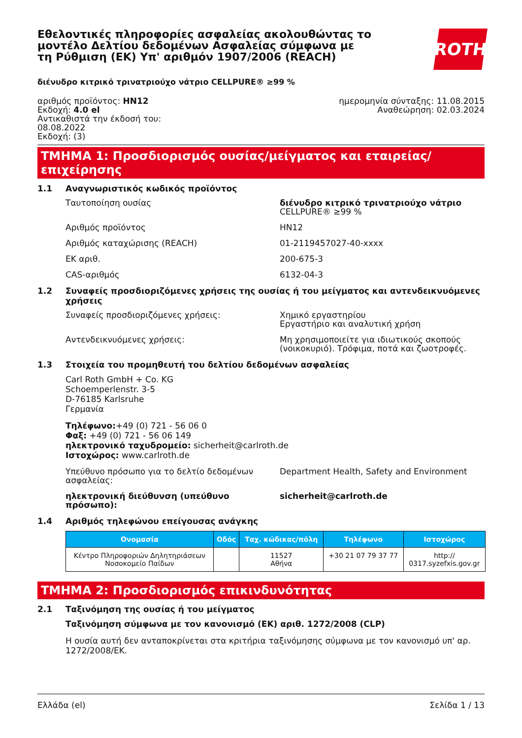Εθελοντικές πληροφορίες ασφαλείας ακολουθώντας το μοντέλο Δελτίου δεδομένων Ασφαλείας σύμφωνα με τη Ρύθμιση (ΕΚ) Υπ' αριθμόν 1907/2006 (REACH)
ROTH
διένυδρο κιτρικό τρινατριούχο νάτριο CELLPURE® ≥99 %
αριθμός προϊόντος: HN12
Εκδοχή: 4.0 el
Αντικαθιστά την έκδοσή του:
08.08.2022
Εκδοχή: (3)
ημερομηνία σύνταξης: 11.08.2015
Αναθεώρηση: 02.03.2024
ΤΜΗΜΑ 1: Προσδιορισμός ουσίας/μείγματος και εταιρείας/επιχείρησης
1.1 Αναγνωριστικός κωδικός προϊόντος
Ταυτοποίηση ουσίας διένυδρο κιτρικό τρινατριούχο νάτριο
CELLPURE® ≥99 %
Αριθμός προϊόντος HN12
Αριθμός καταχώρισης (REACH) 01-2119457027-40-xxxx
ΕΚ αριθ. 200-675-3
CAS-αριθμός 6132-04-3
1.2 Συναφείς προσδιοριζόμενες χρήσεις της ουσίας ή του μείγματος και αντενδεικνυόμενες χρήσεις
Συναφείς προσδιοριζόμενες χρήσεις: Χημικό εργαστηρίου
Εργαστήριο και αναλυτική χρήση
Αντενδεικνυόμενες χρήσεις: Μη χρησιμοποιείτε για ιδιωτικούς σκοπούς (νοικοκυριό). Τρόφιμα, ποτά και ζωοτροφές.
1.3 Στοιχεία του προμηθευτή του δελτίου δεδομένων ασφαλείας
Carl Roth GmbH + Co. KG
Schoemperlenstr. 3-5
D-76185 Karlsruhe
Γερμανία
Τηλέφωνο:+49 (0) 721 - 56 06 0
Φαξ: +49 (0) 721 - 56 06 149
ηλεκτρονικό ταχυδρομείο: sicherheit@carlroth.de
Ιστοχώρος: www.carlroth.de
Υπεύθυνο πρόσωπο για το δελτίο δεδομένων ασφαλείας:
Department Health, Safety and Environment
ηλεκτρονική διεύθυνση (υπεύθυνο πρόσωπο): sicherheit@carlroth.de
1.4 Αριθμός τηλεφώνου επείγουσας ανάγκης
| Ονομασία | Οδός | Ταχ. κώδικας/πόλη | Τηλέφωνο | Ιστοχώρος |
| --- | --- | --- | --- | --- |
| Κέντρο Πληροφοριών Δηλητηριάσεων Νοσοκομείο Παίδων | | 11527 Αθήνα | +30 21 07 79 37 77 | http:// 0317.syzefxis.gov.gr |
ΤΜΗΜΑ 2: Προσδιορισμός επικινδυνότητας
2.1 Ταξινόμηση της ουσίας ή του μείγματος
Ταξινόμηση σύμφωνα με τον κανονισμό (ΕΚ) αριθ. 1272/2008 (CLP)
Η ουσία αυτή δεν ανταποκρίνεται στα κριτήρια ταξινόμησης σύμφωνα με τον κανονισμό υπ' αρ. 1272/2008/ΕΚ.
Ελλάδα (el) Σελίδα 1 / 13